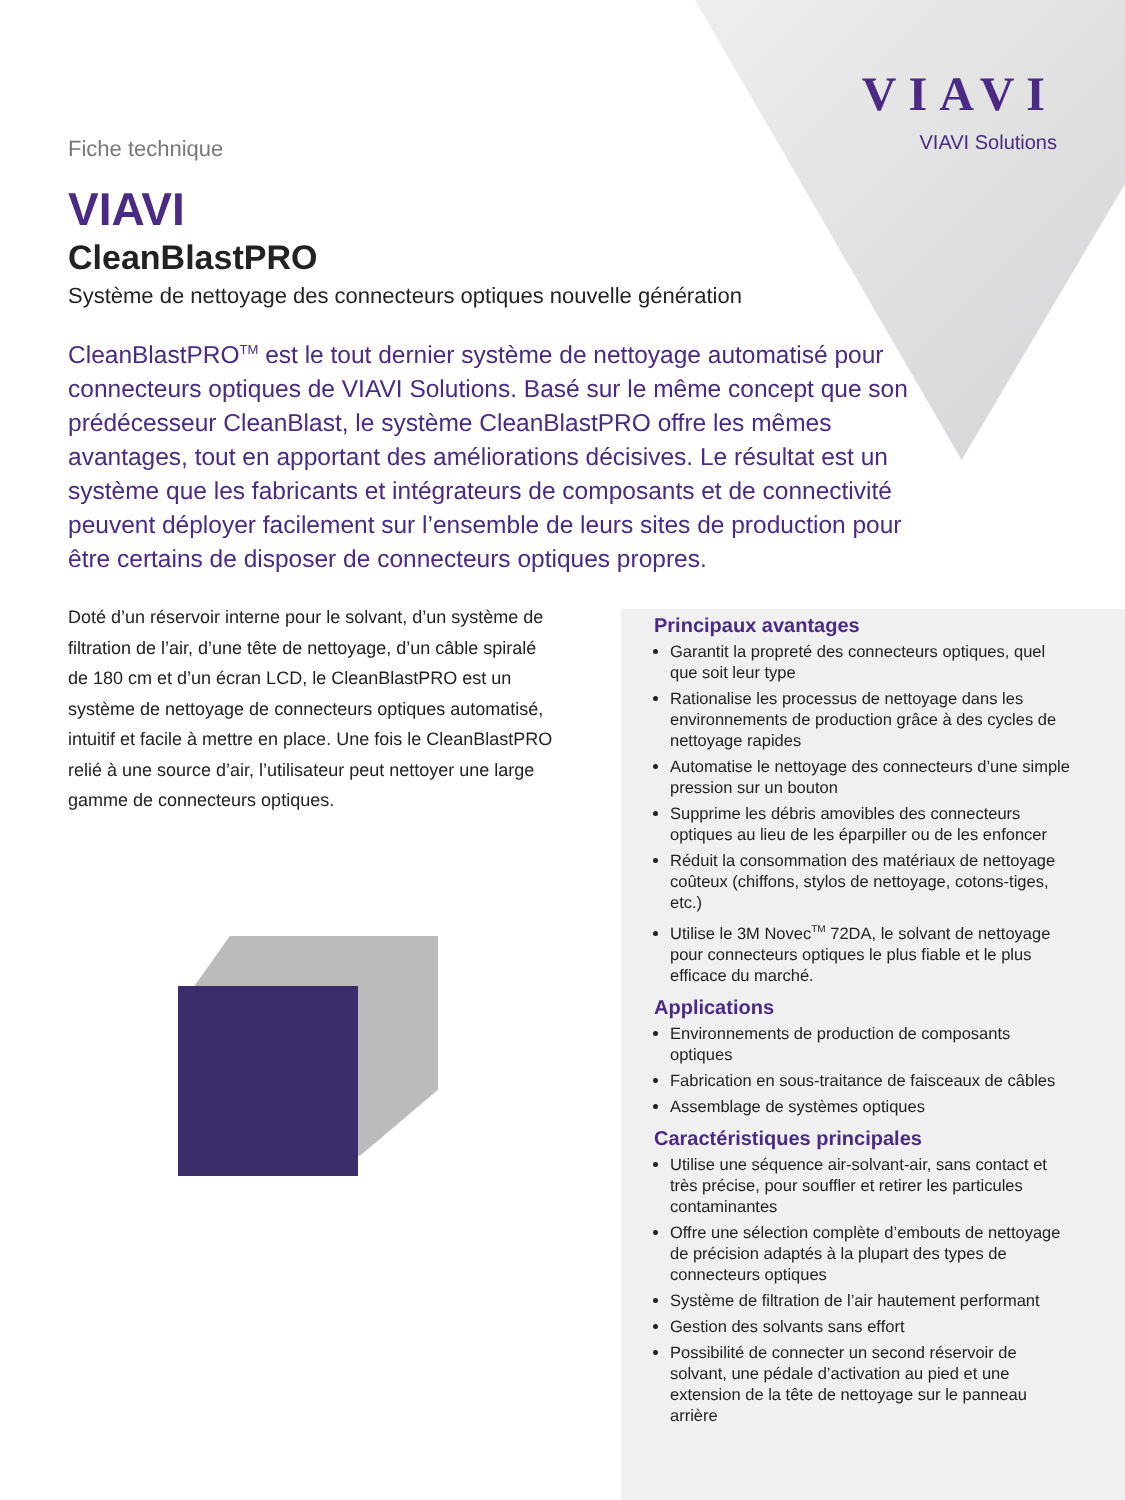VIAVI
VIAVI Solutions
Fiche technique
VIAVI
CleanBlastPRO
Système de nettoyage des connecteurs optiques nouvelle génération
CleanBlastPRO<sup>TM</sup> est le tout dernier système de nettoyage automatisé pour connecteurs optiques de VIAVI Solutions. Basé sur le même concept que son prédécesseur CleanBlast, le système CleanBlastPRO offre les mêmes avantages, tout en apportant des améliorations décisives. Le résultat est un système que les fabricants et intégrateurs de composants et de connectivité peuvent déployer facilement sur l’ensemble de leurs sites de production pour être certains de disposer de connecteurs optiques propres.
Doté d’un réservoir interne pour le solvant, d’un système de filtration de l’air, d’une tête de nettoyage, d’un câble spiralé de 180 cm et d’un écran LCD, le CleanBlastPRO est un système de nettoyage de connecteurs optiques automatisé, intuitif et facile à mettre en place. Une fois le CleanBlastPRO relié à une source d’air, l’utilisateur peut nettoyer une large gamme de connecteurs optiques.
Principaux avantages
Garantit la propreté des connecteurs optiques, quel que soit leur type
Rationalise les processus de nettoyage dans les environnements de production grâce à des cycles de nettoyage rapides
Automatise le nettoyage des connecteurs d’une simple pression sur un bouton
Supprime les débris amovibles des connecteurs optiques au lieu de les éparpiller ou de les enfoncer
Réduit la consommation des matériaux de nettoyage coûteux (chiffons, stylos de nettoyage, cotons-tiges, etc.)
Utilise le 3M Novec<sup>TM</sup> 72DA, le solvant de nettoyage pour connecteurs optiques le plus fiable et le plus efficace du marché.
Applications
Environnements de production de composants optiques
Fabrication en sous-traitance de faisceaux de câbles
Assemblage de systèmes optiques
Caractéristiques principales
Utilise une séquence air-solvant-air, sans contact et très précise, pour souffler et retirer les particules contaminantes
Offre une sélection complète d’embouts de nettoyage de précision adaptés à la plupart des types de connecteurs optiques
Système de filtration de l’air hautement performant
Gestion des solvants sans effort
Possibilité de connecter un second réservoir de solvant, une pédale d’activation au pied et une extension de la tête de nettoyage sur le panneau arrière